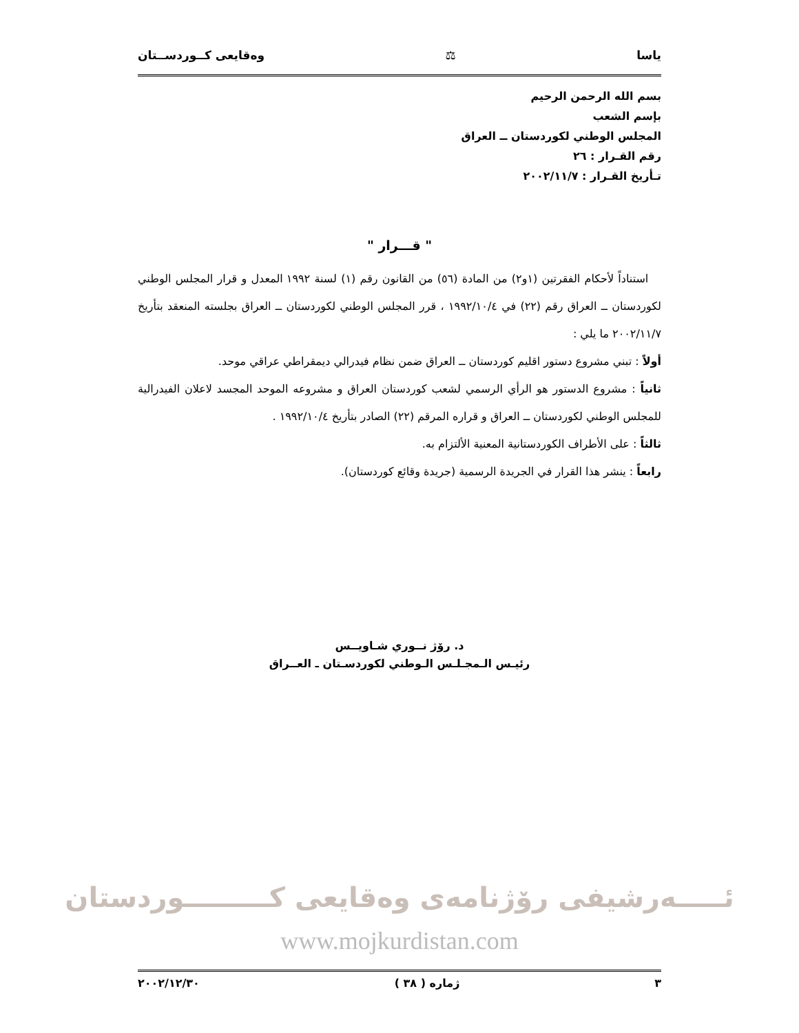ياسا ⚖ وەقایعی كــوردســتان
بسم الله الرحمن الرحيم
بإسم الشعب
المجلس الوطني لكوردستان ــ العراق
رقم القـرار : ٢٦
تـأريخ القـرار : ٢٠٠٢/١١/٧
" قـــرار "
استناداً لأحكام الفقرتين (١و٢) من المادة (٥٦) من القانون رقم (١) لسنة ١٩٩٢ المعدل و قرار المجلس الوطني لكوردستان ــ العراق رقم (٢٢) في ١٩٩٢/١٠/٤ ، قرر المجلس الوطني لكوردستان ــ العراق بجلسته المنعقد بتأريخ ٢٠٠٢/١١/٧ ما يلي :
أولاً : تبني مشروع دستور اقليم كوردستان ــ العراق ضمن نظام فيدرالي ديمقراطي عراقي موحد.
ثانياً : مشروع الدستور هو الرأي الرسمي لشعب كوردستان العراق و مشروعه الموحد المجسد لاعلان الفيدرالية للمجلس الوطني لكوردستان ــ العراق و قراره المرقم (٢٢) الصادر بتأريخ ١٩٩٢/١٠/٤ .
ثالثاً : على الأطراف الكوردستانية المعنية الألتزام به.
رابعاً : ينشر هذا القرار في الجريدة الرسمية (جريدة وقائع كوردستان).
د. رۆژ نــوري شـاويــس
رئيـس الـمجـلـس الـوطني لكوردسـتان ـ العــراق
ئـــــەرشيفی رۆژنامەی وەقايعی كـــــــــوردستان
www.mojkurdistan.com
٣ ژماره ( ٣٨ ) ٢٠٠٢/١٢/٣٠